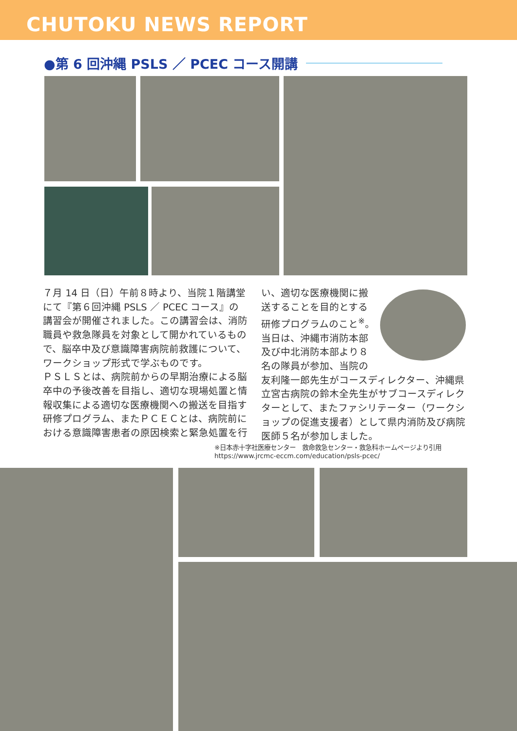CHUTOKU NEWS REPORT
●第 6 回沖縄 PSLS ／ PCEC コース開講
７月 14 日（日）午前８時より、当院１階講堂にて『第６回沖縄 PSLS ／ PCEC コース』の講習会が開催されました。この講習会は、消防職員や救急隊員を対象として開かれているもので、脳卒中及び意識障害病院前救護について、ワークショップ形式で学ぶものです。
ＰＳＬＳとは、病院前からの早期治療による脳卒中の予後改善を目指し、適切な現場処置と情報収集による適切な医療機関への搬送を目指す研修プログラム、またＰＣＥＣとは、病院前における意識障害患者の原因検索と緊急処置を行
い、適切な医療機関に搬送することを目的とする研修プログラムのこと<sup>※</sup>。当日は、沖縄市消防本部及び中北消防本部より８名の隊員が参加、当院の友利隆一郎先生がコースディレクター、沖縄県立宮古病院の鈴木全先生がサブコースディレクターとして、またファシリテーター（ワークショップの促進支援者）として県内消防及び病院医師５名が参加しました。
※日本赤十字社医療センター　救命救急センター・救急科ホームページより引用
https://www.jrcmc-eccm.com/education/psls-pcec/